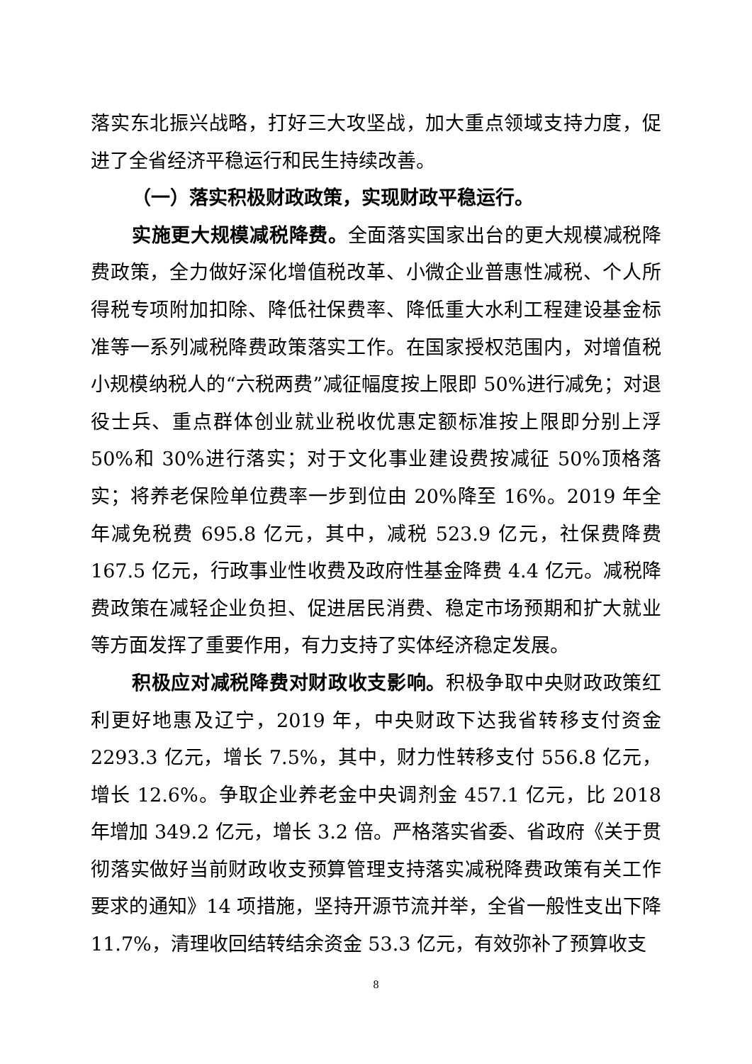落实东北振兴战略，打好三大攻坚战，加大重点领域支持力度，促进了全省经济平稳运行和民生持续改善。
（一）落实积极财政政策，实现财政平稳运行。
实施更大规模减税降费。全面落实国家出台的更大规模减税降费政策，全力做好深化增值税改革、小微企业普惠性减税、个人所得税专项附加扣除、降低社保费率、降低重大水利工程建设基金标准等一系列减税降费政策落实工作。在国家授权范围内，对增值税小规模纳税人的“六税两费”减征幅度按上限即 50%进行减免；对退役士兵、重点群体创业就业税收优惠定额标准按上限即分别上浮 50%和 30%进行落实；对于文化事业建设费按减征 50%顶格落实；将养老保险单位费率一步到位由 20%降至 16%。2019 年全年减免税费 695.8 亿元，其中，减税 523.9 亿元，社保费降费 167.5 亿元，行政事业性收费及政府性基金降费 4.4 亿元。减税降费政策在减轻企业负担、促进居民消费、稳定市场预期和扩大就业等方面发挥了重要作用，有力支持了实体经济稳定发展。
积极应对减税降费对财政收支影响。积极争取中央财政政策红利更好地惠及辽宁，2019 年，中央财政下达我省转移支付资金 2293.3 亿元，增长 7.5%，其中，财力性转移支付 556.8 亿元，增长 12.6%。争取企业养老金中央调剂金 457.1 亿元，比 2018 年增加 349.2 亿元，增长 3.2 倍。严格落实省委、省政府《关于贯彻落实做好当前财政收支预算管理支持落实减税降费政策有关工作要求的通知》14 项措施，坚持开源节流并举，全省一般性支出下降 11.7%，清理收回结转结余资金 53.3 亿元，有效弥补了预算收支
8